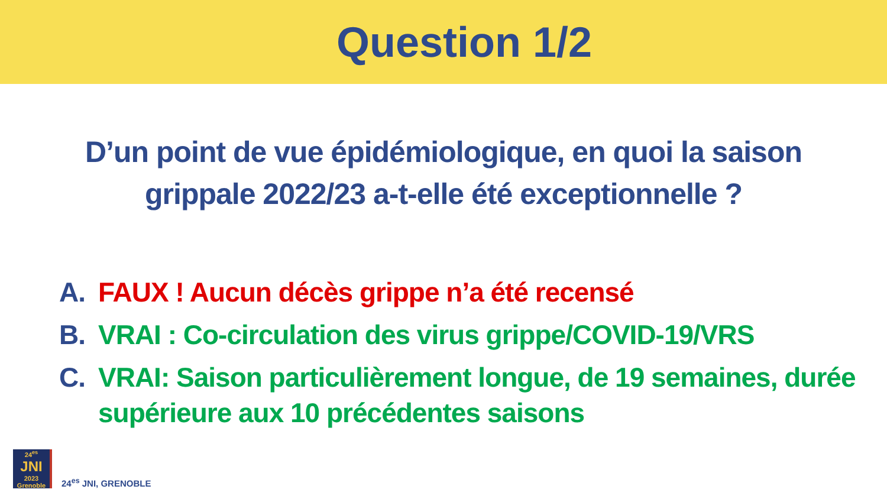Question 1/2
D’un point de vue épidémiologique, en quoi la saison grippale 2022/23 a-t-elle été exceptionnelle ?
A. FAUX ! Aucun décès grippe n’a été recensé
B. VRAI : Co-circulation des virus grippe/COVID-19/VRS
C. VRAI: Saison particulièrement longue, de 19 semaines, durée supérieure aux 10 précédentes saisons
24<sup>es</sup>
JNI
2023
Grenoble
24<sup>es</sup> JNI, GRENOBLE